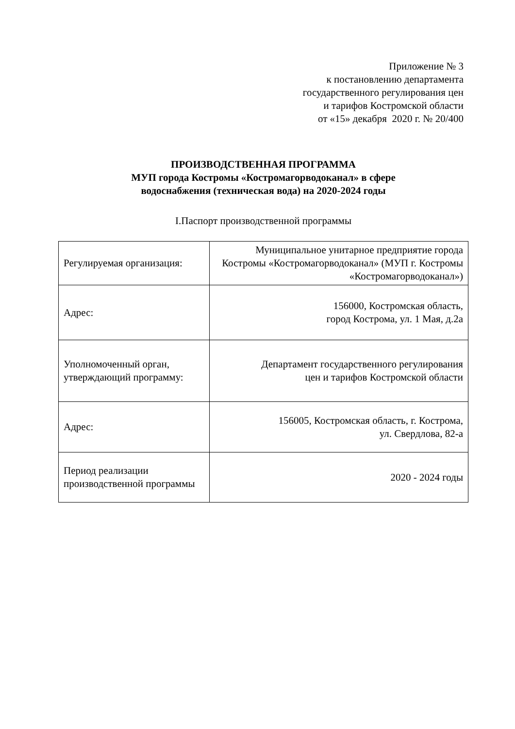Приложение № 3
к постановлению департамента
государственного регулирования цен
и тарифов Костромской области
от «15» декабря 2020 г. № 20/400
ПРОИЗВОДСТВЕННАЯ ПРОГРАММА
МУП города Костромы «Костромагорводоканал» в сфере
водоснабжения (техническая вода) на 2020-2024 годы
I.Паспорт производственной программы
| Регулируемая организация: | Муниципальное унитарное предприятие города Костромы «Костромагорводоканал» (МУП г. Костромы «Костромагорводоканал») |
| Адрес: | 156000, Костромская область, город Кострома, ул. 1 Мая, д.2а |
| Уполномоченный орган, утверждающий программу: | Департамент государственного регулирования цен и тарифов Костромской области |
| Адрес: | 156005, Костромская область, г. Кострома, ул. Свердлова, 82-а |
| Период реализации производственной программы | 2020 - 2024 годы |